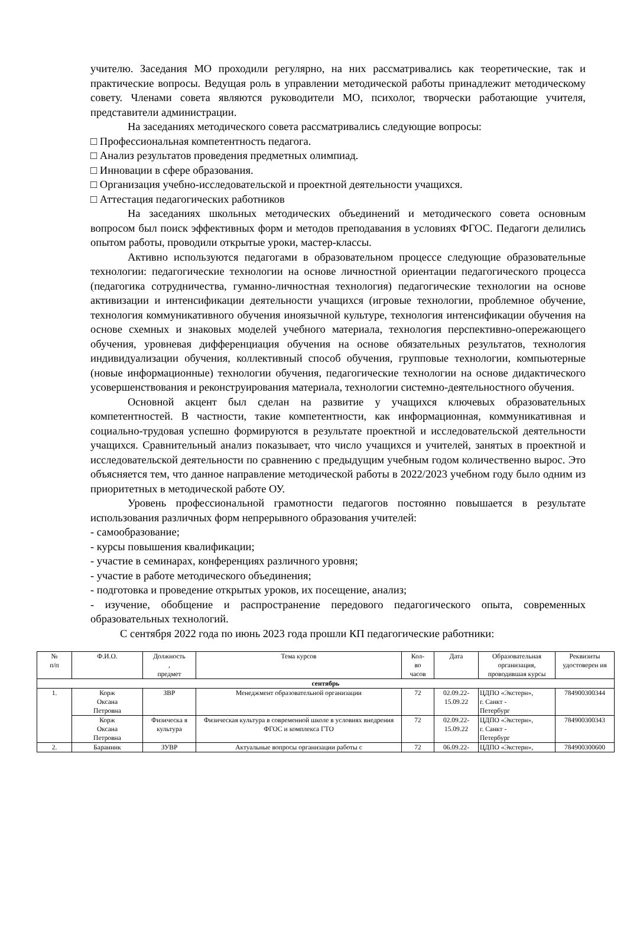учителю. Заседания МО проходили регулярно, на них рассматривались как теоретические, так и практические вопросы. Ведущая роль в управлении методической работы принадлежит методическому совету. Членами совета являются руководители МО, психолог, творчески работающие учителя, представители администрации.
На заседаниях методического совета рассматривались следующие вопросы:
□ Профессиональная компетентность педагога.
□ Анализ результатов проведения предметных олимпиад.
□ Инновации в сфере образования.
□ Организация учебно-исследовательской и проектной деятельности учащихся.
□ Аттестация педагогических работников
На заседаниях школьных методических объединений и методического совета основным вопросом был поиск эффективных форм и методов преподавания в условиях ФГОС. Педагоги делились опытом работы, проводили открытые уроки, мастер-классы.
Активно используются педагогами в образовательном процессе следующие образовательные технологии: педагогические технологии на основе личностной ориентации педагогического процесса (педагогика сотрудничества, гуманно-личностная технология) педагогические технологии на основе активизации и интенсификации деятельности учащихся (игровые технологии, проблемное обучение, технология коммуникативного обучения иноязычной культуре, технология интенсификации обучения на основе схемных и знаковых моделей учебного материала, технология перспективно-опережающего обучения, уровневая дифференциация обучения на основе обязательных результатов, технология индивидуализации обучения, коллективный способ обучения, групповые технологии, компьютерные (новые информационные) технологии обучения, педагогические технологии на основе дидактического усовершенствования и реконструирования материала, технологии системно-деятельностного обучения.
Основной акцент был сделан на развитие у учащихся ключевых образовательных компетентностей. В частности, такие компетентности, как информационная, коммуникативная и социально-трудовая успешно формируются в результате проектной и исследовательской деятельности учащихся. Сравнительный анализ показывает, что число учащихся и учителей, занятых в проектной и исследовательской деятельности по сравнению с предыдущим учебным годом количественно вырос. Это объясняется тем, что данное направление методической работы в 2022/2023 учебном году было одним из приоритетных в методической работе ОУ.
Уровень профессиональной грамотности педагогов постоянно повышается в результате использования различных форм непрерывного образования учителей:
- самообразование;
- курсы повышения квалификации;
- участие в семинарах, конференциях различного уровня;
- участие в работе методического объединения;
- подготовка и проведение открытых уроков, их посещение, анализ;
- изучение, обобщение и распространение передового педагогического опыта, современных образовательных технологий.
С сентября 2022 года по июнь 2023 года прошли КП педагогические работники:
| № п/п | Ф.И.О. | Должность , предмет | Тема курсов | Кол- во часов | Дата | Образовательная организация, проводившая курсы | Реквизиты удостоверен ия |
| --- | --- | --- | --- | --- | --- | --- | --- |
| сентябрь | | | | | | | |
| 1. | Корж Оксана Петровна | ЗВР | Менеджмент образовательной организации | 72 | 02.09.22- 15.09.22 | ЦДПО «Экстерн», г. Санкт - Петербург | 784900300344 |
| | Корж Оксана Петровна | Физическа я культура | Физическая культура в современной школе в условиях внедрения ФГОС и комплекса ГТО | 72 | 02.09.22- 15.09.22 | ЦДПО «Экстерн», г. Санкт - Петербург | 784900300343 |
| 2. | Баранник | ЗУВР | Актуальные вопросы организации работы с | 72 | 06.09.22- | ЦДПО «Экстерн», | 784900300600 |